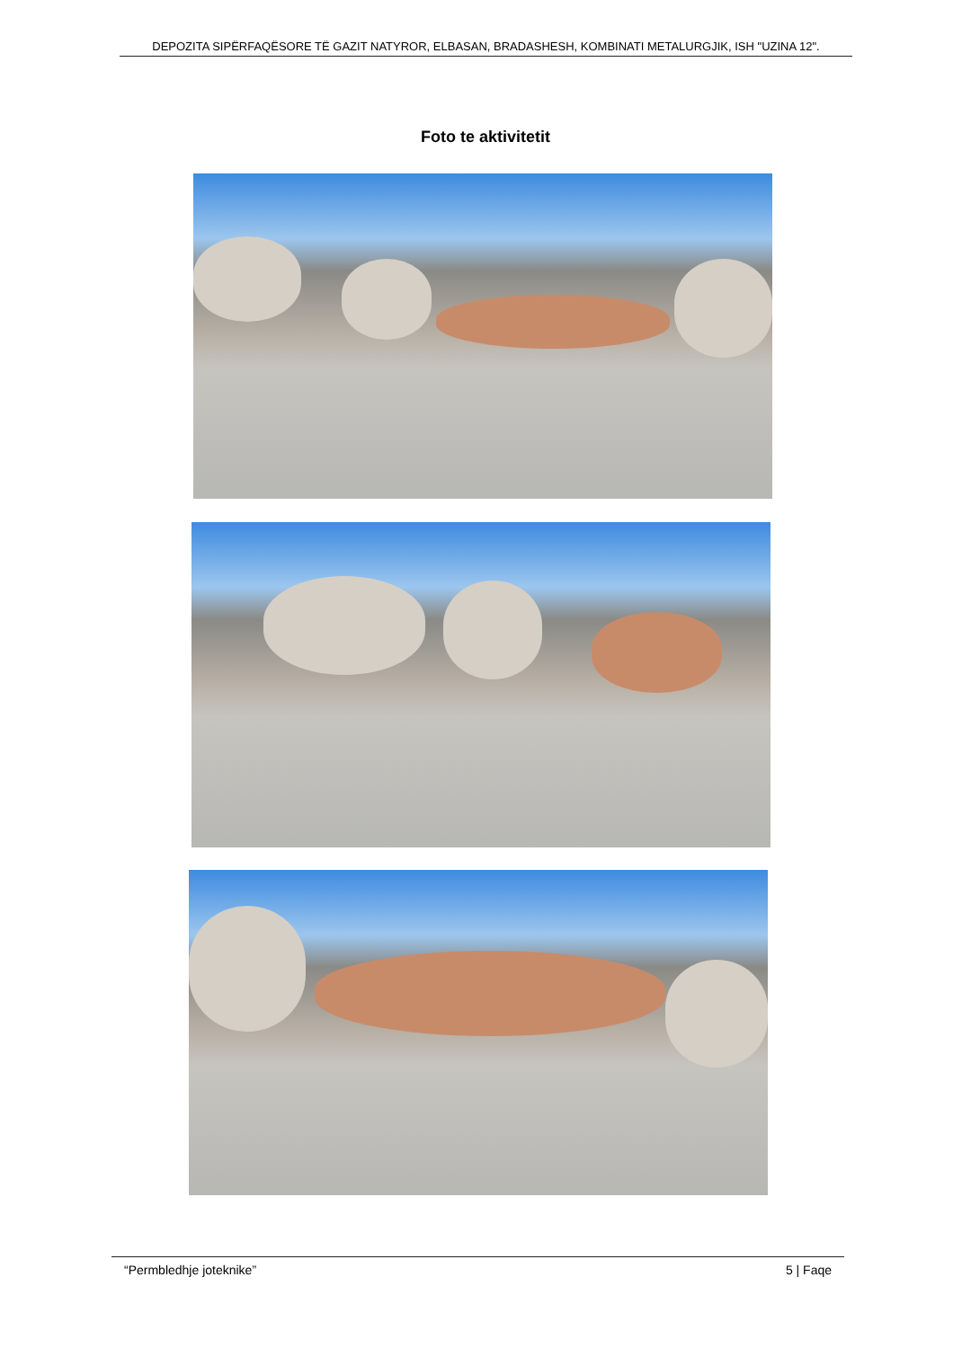DEPOZITA SIPËRFAQËSORE TË GAZIT NATYROR, ELBASAN, BRADASHESH, KOMBINATI METALURGJIK, ISH "UZINA 12".
Foto te aktivitetit
“Permbledhje joteknike” 5 | Faqe